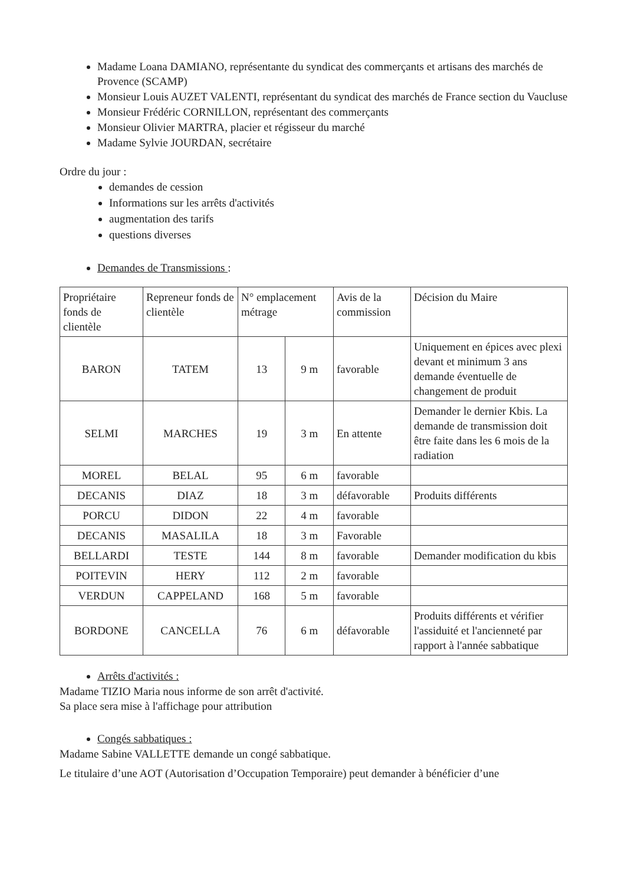Madame Loana DAMIANO, représentante du syndicat des commerçants et artisans des marchés de Provence (SCAMP)
Monsieur Louis AUZET VALENTI, représentant du syndicat des marchés de France section du Vaucluse
Monsieur Frédéric CORNILLON, représentant des commerçants
Monsieur Olivier MARTRA, placier et régisseur du marché
Madame Sylvie JOURDAN, secrétaire
Ordre du jour :
demandes de cession
Informations sur les arrêts d'activités
augmentation des tarifs
questions diverses
Demandes de Transmissions :
| Propriétaire fonds de clientèle | Repreneur fonds de clientèle | N° emplacement métrage | | Avis de la commission | Décision du Maire |
| BARON | TATEM | 13 | 9 m | favorable | Uniquement en épices avec plexi devant et minimum 3 ans demande éventuelle de changement de produit |
| SELMI | MARCHES | 19 | 3 m | En attente | Demander le dernier Kbis. La demande de transmission doit être faite dans les 6 mois de la radiation |
| MOREL | BELAL | 95 | 6 m | favorable | |
| DECANIS | DIAZ | 18 | 3 m | défavorable | Produits différents |
| PORCU | DIDON | 22 | 4 m | favorable | |
| DECANIS | MASALILA | 18 | 3 m | Favorable | |
| BELLARDI | TESTE | 144 | 8 m | favorable | Demander modification du kbis |
| POITEVIN | HERY | 112 | 2 m | favorable | |
| VERDUN | CAPPELAND | 168 | 5 m | favorable | |
| BORDONE | CANCELLA | 76 | 6 m | défavorable | Produits différents et vérifier l'assiduité et l'ancienneté par rapport à l'année sabbatique |
Arrêts d'activités :
Madame TIZIO Maria nous informe de son arrêt d'activité.
Sa place sera mise à l'affichage pour attribution
Congés sabbatiques :
Madame Sabine VALLETTE demande un congé sabbatique.
Le titulaire d’une AOT (Autorisation d’Occupation Temporaire) peut demander à bénéficier d’une